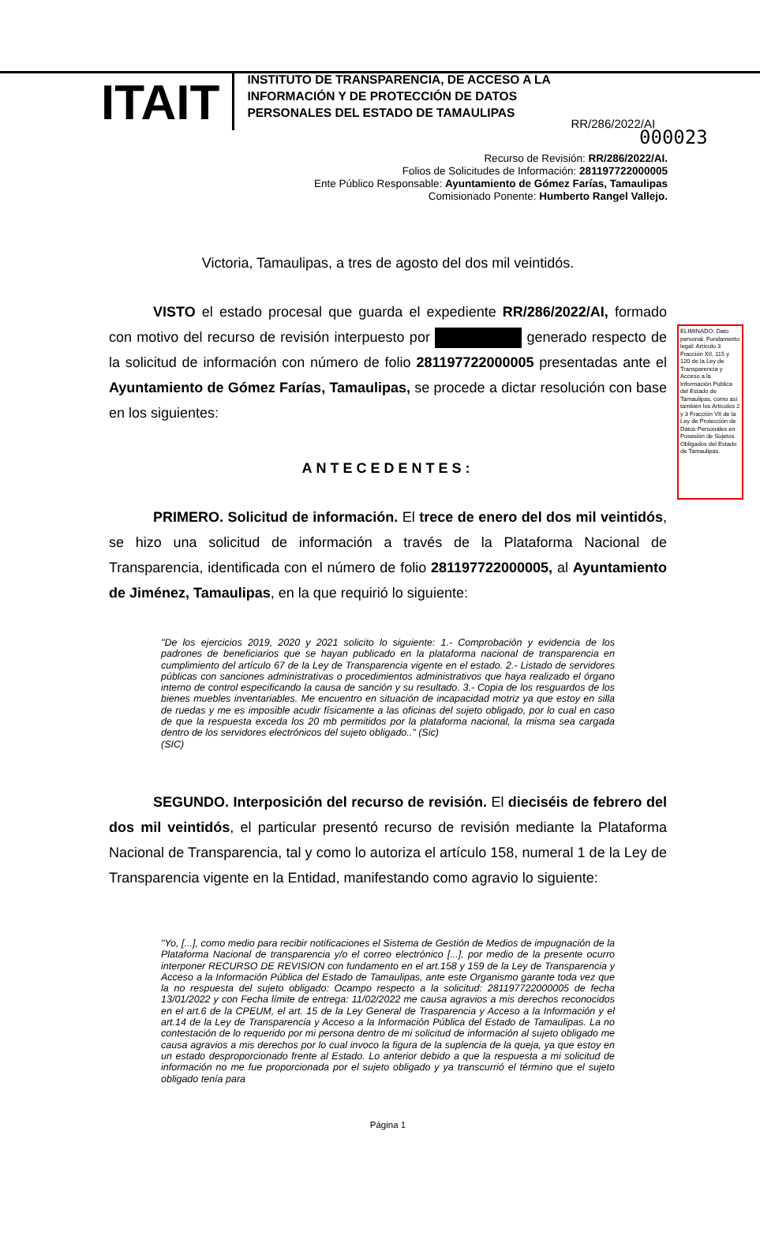000023
ITAIT
INSTITUTO DE TRANSPARENCIA, DE ACCESO A LA INFORMACIÓN Y DE PROTECCIÓN DE DATOS PERSONALES DEL ESTADO DE TAMAULIPAS
RR/286/2022/AI
Recurso de Revisión: RR/286/2022/AI.
Folios de Solicitudes de Información: 281197722000005
Ente Público Responsable: Ayuntamiento de Gómez Farías, Tamaulipas
Comisionado Ponente: Humberto Rangel Vallejo.
ELIMINADO: Dato personal. Fundamento legal: Artículo 3 Fracción XII, 115 y 120 de la Ley de Transparencia y Acceso a la Información Pública del Estado de Tamaulipas, como así también los Artículos 2 y 3 Fracción VII de la Ley de Protección de Datos Personales en Posesión de Sujetos Obligados del Estado de Tamaulipas.
Victoria, Tamaulipas, a tres de agosto del dos mil veintidós.
VISTO el estado procesal que guarda el expediente RR/286/2022/AI, formado con motivo del recurso de revisión interpuesto por generado respecto de la solicitud de información con número de folio 281197722000005 presentadas ante el Ayuntamiento de Gómez Farías, Tamaulipas, se procede a dictar resolución con base en los siguientes:
ANTECEDENTES:
PRIMERO. Solicitud de información. El trece de enero del dos mil veintidós, se hizo una solicitud de información a través de la Plataforma Nacional de Transparencia, identificada con el número de folio 281197722000005, al Ayuntamiento de Jiménez, Tamaulipas, en la que requirió lo siguiente:
"De los ejercicios 2019, 2020 y 2021 solicito lo siguiente: 1.- Comprobación y evidencia de los padrones de beneficiarios que se hayan publicado en la plataforma nacional de transparencia en cumplimiento del artículo 67 de la Ley de Transparencia vigente en el estado. 2.- Listado de servidores públicas con sanciones administrativas o procedimientos administrativos que haya realizado el órgano interno de control especificando la causa de sanción y su resultado. 3.- Copia de los resguardos de los bienes muebles inventariables. Me encuentro en situación de incapacidad motriz ya que estoy en silla de ruedas y me es imposible acudir físicamente a las oficinas del sujeto obligado, por lo cual en caso de que la respuesta exceda los 20 mb permitidos por la plataforma nacional, la misma sea cargada dentro de los servidores electrónicos del sujeto obligado.." (Sic)
(SIC)
SEGUNDO. Interposición del recurso de revisión. El dieciséis de febrero del dos mil veintidós, el particular presentó recurso de revisión mediante la Plataforma Nacional de Transparencia, tal y como lo autoriza el artículo 158, numeral 1 de la Ley de Transparencia vigente en la Entidad, manifestando como agravio lo siguiente:
"Yo, [...], como medio para recibir notificaciones el Sistema de Gestión de Medios de impugnación de la Plataforma Nacional de transparencia y/o el correo electrónico [...], por medio de la presente ocurro interponer RECURSO DE REVISION con fundamento en el art.158 y 159 de la Ley de Transparencia y Acceso a la Información Pública del Estado de Tamaulipas, ante este Organismo garante toda vez que la no respuesta del sujeto obligado: Ocampo respecto a la solicitud: 281197722000005 de fecha 13/01/2022 y con Fecha límite de entrega: 11/02/2022 me causa agravios a mis derechos reconocidos en el art.6 de la CPEUM, el art. 15 de la Ley General de Trasparencia y Acceso a la Información y el art.14 de la Ley de Transparencia y Acceso a la Información Pública del Estado de Tamaulipas. La no contestación de lo requerido por mi persona dentro de mi solicitud de información al sujeto obligado me causa agravios a mis derechos por lo cual invoco la figura de la suplencia de la queja, ya que estoy en un estado desproporcionado frente al Estado. Lo anterior debido a que la respuesta a mi solicitud de información no me fue proporcionada por el sujeto obligado y ya transcurrió el término que el sujeto obligado tenía para
Página 1